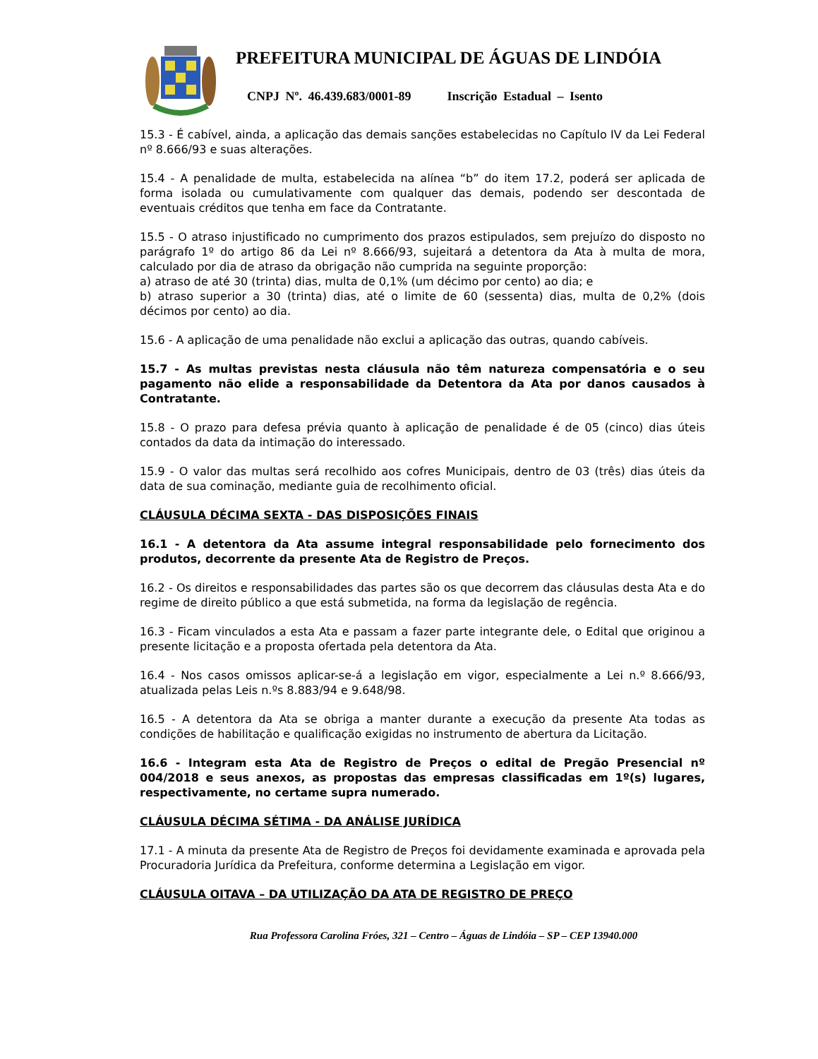PREFEITURA MUNICIPAL DE ÁGUAS DE LINDÓIA
CNPJ Nº. 46.439.683/0001-89 Inscrição Estadual – Isento
15.3 - É cabível, ainda, a aplicação das demais sanções estabelecidas no Capítulo IV da Lei Federal nº 8.666/93 e suas alterações.
15.4 - A penalidade de multa, estabelecida na alínea “b” do item 17.2, poderá ser aplicada de forma isolada ou cumulativamente com qualquer das demais, podendo ser descontada de eventuais créditos que tenha em face da Contratante.
15.5 - O atraso injustificado no cumprimento dos prazos estipulados, sem prejuízo do disposto no parágrafo 1º do artigo 86 da Lei nº 8.666/93, sujeitará a detentora da Ata à multa de mora, calculado por dia de atraso da obrigação não cumprida na seguinte proporção:
a) atraso de até 30 (trinta) dias, multa de 0,1% (um décimo por cento) ao dia; e
b) atraso superior a 30 (trinta) dias, até o limite de 60 (sessenta) dias, multa de 0,2% (dois décimos por cento) ao dia.
15.6 - A aplicação de uma penalidade não exclui a aplicação das outras, quando cabíveis.
15.7 - As multas previstas nesta cláusula não têm natureza compensatória e o seu pagamento não elide a responsabilidade da Detentora da Ata por danos causados à Contratante.
15.8 - O prazo para defesa prévia quanto à aplicação de penalidade é de 05 (cinco) dias úteis contados da data da intimação do interessado.
15.9 - O valor das multas será recolhido aos cofres Municipais, dentro de 03 (três) dias úteis da data de sua cominação, mediante guia de recolhimento oficial.
CLÁUSULA DÉCIMA SEXTA - DAS DISPOSIÇÕES FINAIS
16.1 - A detentora da Ata assume integral responsabilidade pelo fornecimento dos produtos, decorrente da presente Ata de Registro de Preços.
16.2 - Os direitos e responsabilidades das partes são os que decorrem das cláusulas desta Ata e do regime de direito público a que está submetida, na forma da legislação de regência.
16.3 - Ficam vinculados a esta Ata e passam a fazer parte integrante dele, o Edital que originou a presente licitação e a proposta ofertada pela detentora da Ata.
16.4 - Nos casos omissos aplicar-se-á a legislação em vigor, especialmente a Lei n.º 8.666/93, atualizada pelas Leis n.ºs 8.883/94 e 9.648/98.
16.5 - A detentora da Ata se obriga a manter durante a execução da presente Ata todas as condições de habilitação e qualificação exigidas no instrumento de abertura da Licitação.
16.6 - Integram esta Ata de Registro de Preços o edital de Pregão Presencial nº 004/2018 e seus anexos, as propostas das empresas classificadas em 1º(s) lugares, respectivamente, no certame supra numerado.
CLÁUSULA DÉCIMA SÉTIMA - DA ANÁLISE JURÍDICA
17.1 - A minuta da presente Ata de Registro de Preços foi devidamente examinada e aprovada pela Procuradoria Jurídica da Prefeitura, conforme determina a Legislação em vigor.
CLÁUSULA OITAVA – DA UTILIZAÇÃO DA ATA DE REGISTRO DE PREÇO
Rua Professora Carolina Fróes, 321 – Centro – Águas de Lindóia – SP – CEP 13940.000